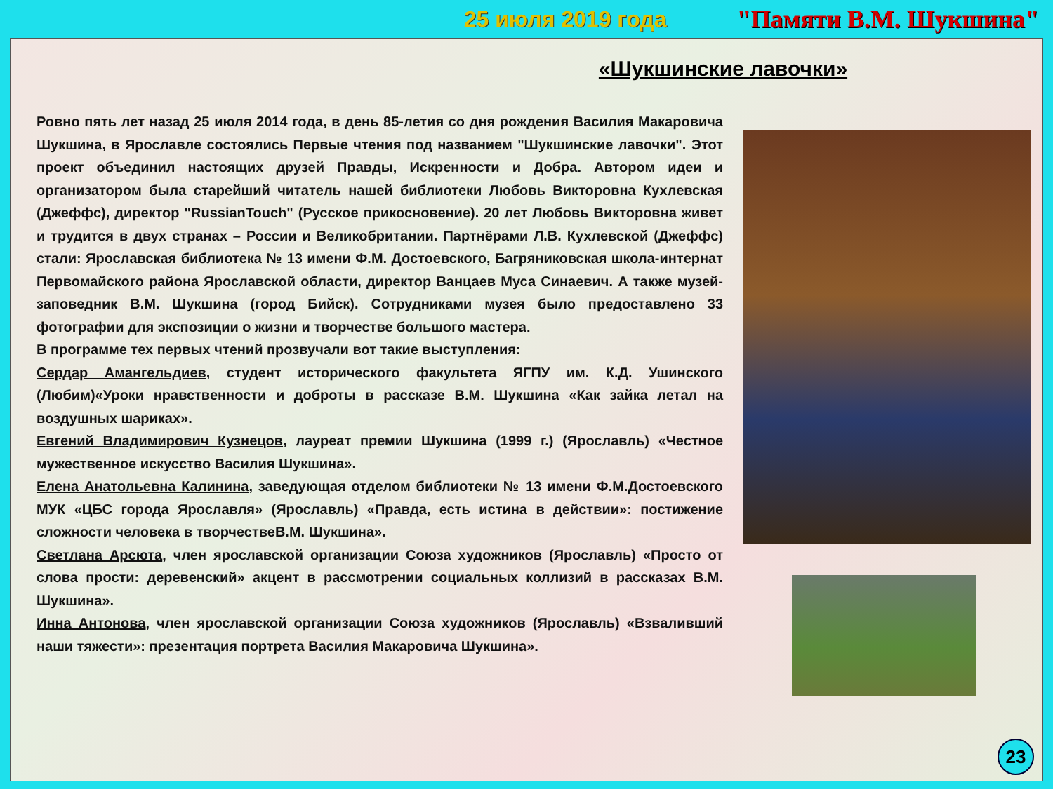25 июля 2019 года "Памяти В.М. Шукшина"
«Шукшинские лавочки»
Ровно пять лет назад 25 июля 2014 года, в день 85-летия со дня рождения Василия Макаровича Шукшина, в Ярославле состоялись Первые чтения под названием "Шукшинские лавочки". Этот проект объединил настоящих друзей Правды, Искренности и Добра. Автором идеи и организатором была старейший читатель нашей библиотеки Любовь Викторовна Кухлевская (Джеффс), директор "RussianTouch" (Русское прикосновение). 20 лет Любовь Викторовна живет и трудится в двух странах – России и Великобритании. Партнёрами Л.В. Кухлевской (Джеффс) стали: Ярославская библиотека № 13 имени Ф.М. Достоевского, Багряниковская школа-интернат Первомайского района Ярославской области, директор Ванцаев Муса Синаевич. А также музей-заповедник В.М. Шукшина (город Бийск). Сотрудниками музея было предоставлено 33 фотографии для экспозиции о жизни и творчестве большого мастера.
В программе тех первых чтений прозвучали вот такие выступления:
Сердар Амангельдиев, студент исторического факультета ЯГПУ им. К.Д. Ушинского (Любим)«Уроки нравственности и доброты в рассказе В.М. Шукшина «Как зайка летал на воздушных шариках».
Евгений Владимирович Кузнецов, лауреат премии Шукшина (1999 г.) (Ярославль) «Честное мужественное искусство Василия Шукшина».
Елена Анатольевна Калинина, заведующая отделом библиотеки № 13 имени Ф.М.Достоевского МУК «ЦБС города Ярославля» (Ярославль) «Правда, есть истина в действии»: постижение сложности человека в творчествеВ.М. Шукшина».
Светлана Арсюта, член ярославской организации Союза художников (Ярославль) «Просто от слова прости: деревенский» акцент в рассмотрении социальных коллизий в рассказах В.М. Шукшина».
Инна Антонова, член ярославской организации Союза художников (Ярославль) «Взваливший наши тяжести»: презентация портрета Василия Макаровича Шукшина».
23